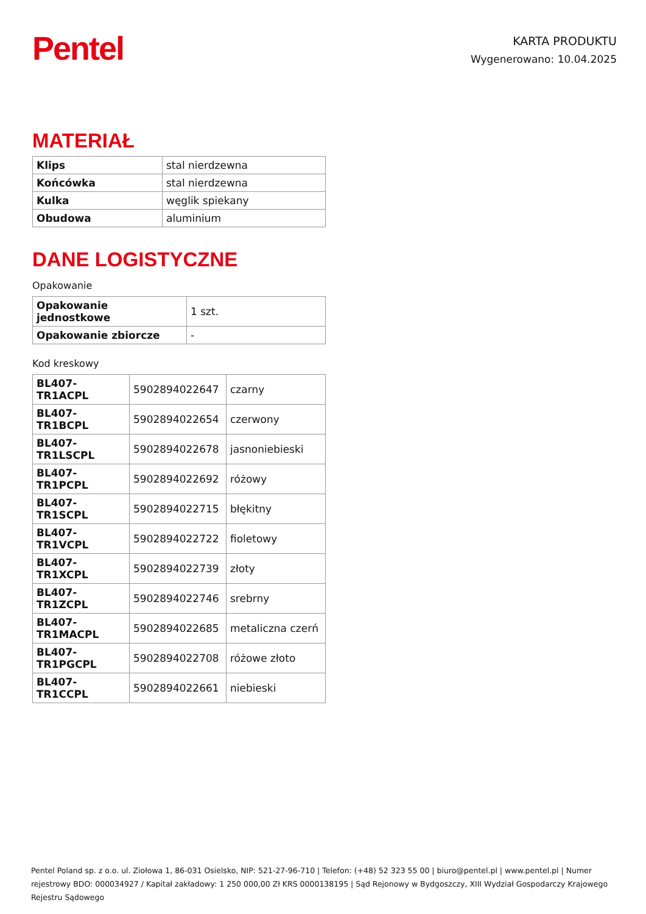Pentel
KARTA PRODUKTU
Wygenerowano: 10.04.2025
MATERIAŁ
| Klips | stal nierdzewna |
| Końcówka | stal nierdzewna |
| Kulka | węglik spiekany |
| Obudowa | aluminium |
DANE LOGISTYCZNE
Opakowanie
| Opakowanie jednostkowe | 1 szt. |
| Opakowanie zbiorcze | - |
Kod kreskowy
| BL407-TR1ACPL | 5902894022647 | czarny |
| BL407-TR1BCPL | 5902894022654 | czerwony |
| BL407-TR1LSCPL | 5902894022678 | jasnoniebieski |
| BL407-TR1PCPL | 5902894022692 | różowy |
| BL407-TR1SCPL | 5902894022715 | błękitny |
| BL407-TR1VCPL | 5902894022722 | fioletowy |
| BL407-TR1XCPL | 5902894022739 | złoty |
| BL407-TR1ZCPL | 5902894022746 | srebrny |
| BL407-TR1MACPL | 5902894022685 | metaliczna czerń |
| BL407-TR1PGCPL | 5902894022708 | różowe złoto |
| BL407-TR1CCPL | 5902894022661 | niebieski |
Pentel Poland sp. z o.o. ul. Ziołowa 1, 86-031 Osielsko, NIP: 521-27-96-710 | Telefon: (+48) 52 323 55 00 | biuro@pentel.pl | www.pentel.pl | Numer rejestrowy BDO: 000034927 / Kapitał zakładowy: 1 250 000,00 Zł KRS 0000138195 | Sąd Rejonowy w Bydgoszczy, XIII Wydział Gospodarczy Krajowego Rejestru Sądowego